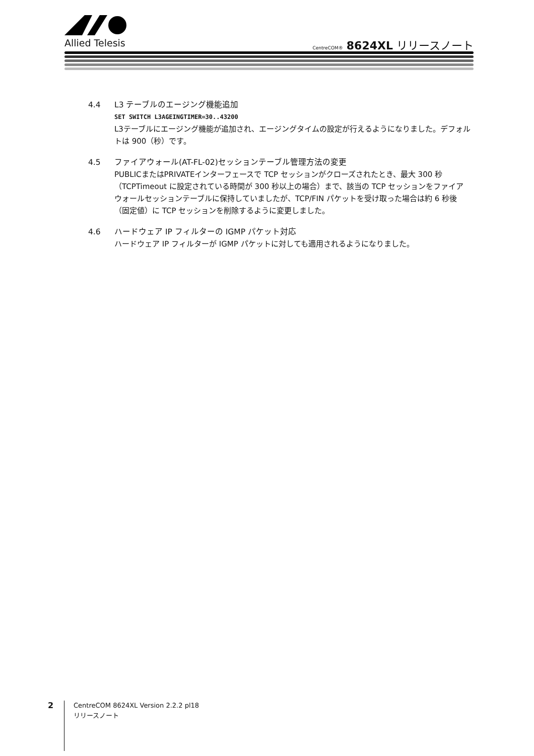Allied Telesis
CentreCOM® 8624XL リリースノート
4.4 L3 テーブルのエージング機能追加
SET SWITCH L3AGEINGTIMER=30..43200
L3テーブルにエージング機能が追加され、エージングタイムの設定が行えるようになりました。デフォルトは 900（秒）です。
4.5 ファイアウォール(AT-FL-02)セッションテーブル管理方法の変更
PUBLICまたはPRIVATEインターフェースで TCP セッションがクローズされたとき、最大 300 秒（TCPTimeout に設定されている時間が 300 秒以上の場合）まで、該当の TCP セッションをファイアウォールセッションテーブルに保持していましたが、TCP/FIN パケットを受け取った場合は約 6 秒後（固定値）に TCP セッションを削除するように変更しました。
4.6 ハードウェア IP フィルターの IGMP パケット対応
ハードウェア IP フィルターが IGMP パケットに対しても適用されるようになりました。
2
CentreCOM 8624XL Version 2.2.2 pl18
リリースノート